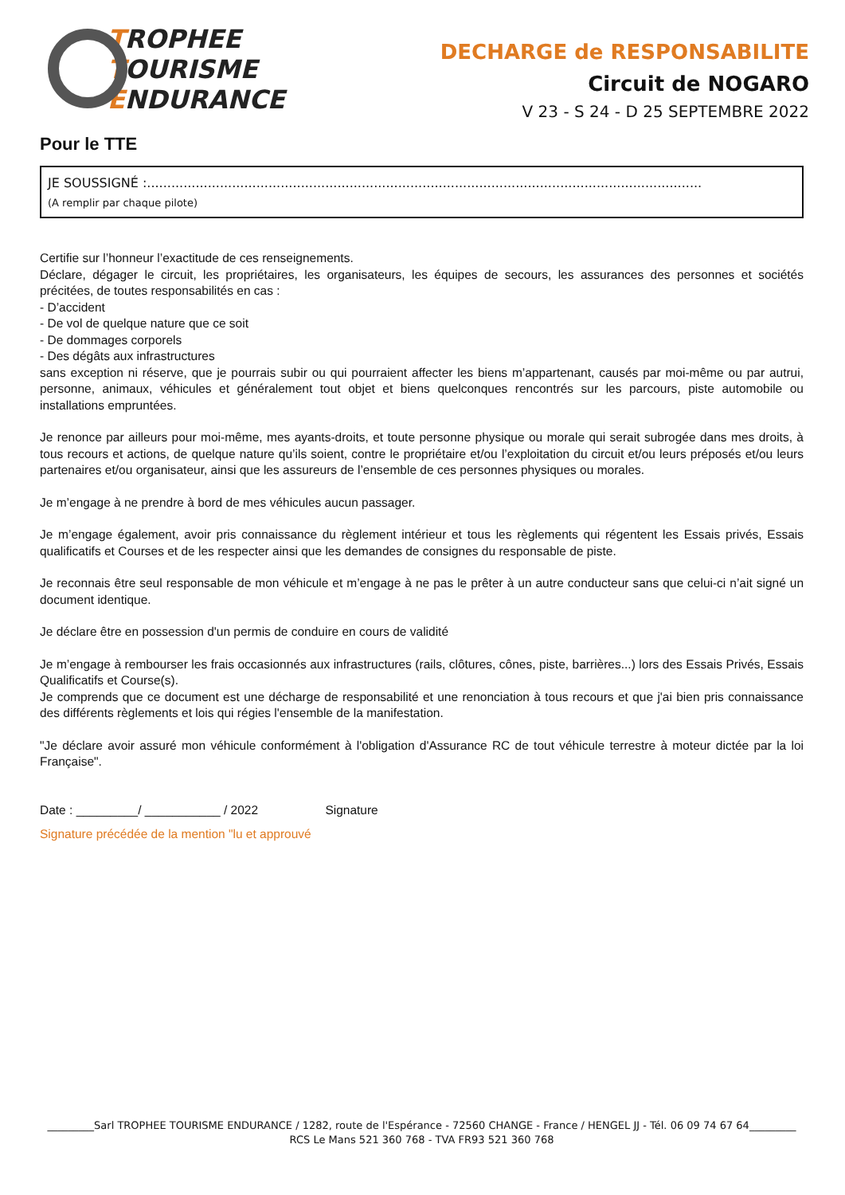TROPHEE
TOURISME
ENDURANCE
DECHARGE de RESPONSABILITE
Circuit de NOGARO
V 23 - S 24 - D 25 SEPTEMBRE 2022
Pour le TTE
JE SOUSSIGNÉ :.........................................................................................................................................
(A remplir par chaque pilote)
Certifie sur l’honneur l’exactitude de ces renseignements.
Déclare, dégager le circuit, les propriétaires, les organisateurs, les équipes de secours, les assurances des personnes et sociétés précitées, de toutes responsabilités en cas :
- D’accident
- De vol de quelque nature que ce soit
- De dommages corporels
- Des dégâts aux infrastructures
sans exception ni réserve, que je pourrais subir ou qui pourraient affecter les biens m’appartenant, causés par moi-même ou par autrui, personne, animaux, véhicules et généralement tout objet et biens quelconques rencontrés sur les parcours, piste automobile ou installations empruntées.
Je renonce par ailleurs pour moi-même, mes ayants-droits, et toute personne physique ou morale qui serait subrogée dans mes droits, à tous recours et actions, de quelque nature qu’ils soient, contre le propriétaire et/ou l’exploitation du circuit et/ou leurs préposés et/ou leurs partenaires et/ou organisateur, ainsi que les assureurs de l’ensemble de ces personnes physiques ou morales.
Je m’engage à ne prendre à bord de mes véhicules aucun passager.
Je m’engage également, avoir pris connaissance du règlement intérieur et tous les règlements qui régentent les Essais privés, Essais qualificatifs et Courses et de les respecter ainsi que les demandes de consignes du responsable de piste.
Je reconnais être seul responsable de mon véhicule et m’engage à ne pas le prêter à un autre conducteur sans que celui-ci n’ait signé un document identique.
Je déclare être en possession d'un permis de conduire en cours de validité
Je m’engage à rembourser les frais occasionnés aux infrastructures (rails, clôtures, cônes, piste, barrières...) lors des Essais Privés, Essais Qualificatifs et Course(s).
Je comprends que ce document est une décharge de responsabilité et une renonciation à tous recours et que j'ai bien pris connaissance des différents règlements et lois qui régies l'ensemble de la manifestation.
"Je déclare avoir assuré mon véhicule conformément à l'obligation d'Assurance RC de tout véhicule terrestre à moteur dictée par la loi Française".
Date : _________/ ___________ / 2022 Signature
Signature précédée de la mention "lu et approuvé
_________Sarl TROPHEE TOURISME ENDURANCE / 1282, route de l'Espérance - 72560 CHANGE - France / HENGEL JJ - Tél. 06 09 74 67 64_________
RCS Le Mans 521 360 768 - TVA FR93 521 360 768